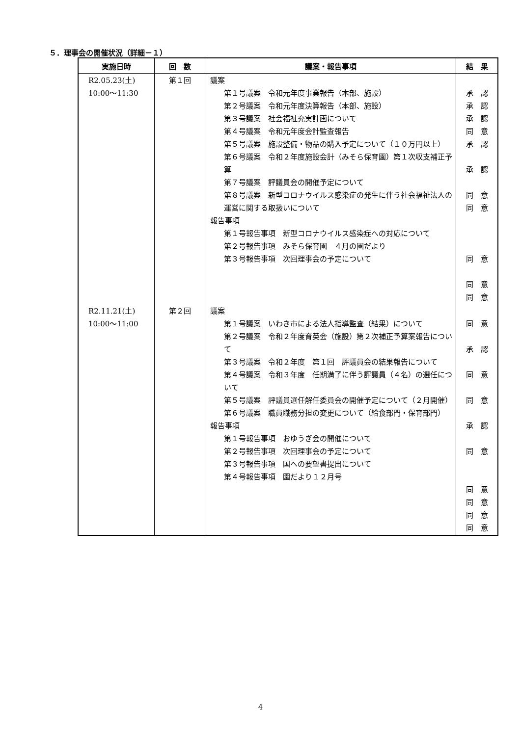５．理事会の開催状況（詳細－１）
| 実施日時 | 回 数 | 議案・報告事項 | 結 果 |
| --- | --- | --- | --- |
| R2.05.23(土) 10:00～11:30 | 第１回 | 議案 第１号議案 令和元年度事業報告（本部、施設） 第２号議案 令和元年度決算報告（本部、施設） 第３号議案 社会福祉充実計画について 第４号議案 令和元年度会計監査報告 第５号議案 施設整備・物品の購入予定について（１０万円以上） 第６号議案 令和２年度施設会計（みそら保育園）第１次収支補正予算 第７号議案 評議員会の開催予定について 第８号議案 新型コロナウイルス感染症の発生に伴う社会福祉法人の運営に関する取扱いについて 報告事項 第１号報告事項 新型コロナウイルス感染症への対応について 第２号報告事項 みそら保育園 ４月の園だより 第３号報告事項 次回理事会の予定について | 承 認 承 認 承 認 同 意 承 認 承 認 同 意 同 意 同 意 同 意 同 意 |
| R2.11.21(土) 10:00～11:00 | 第２回 | 議案 第１号議案 いわき市による法人指導監査（結果）について 第２号議案 令和２年度育英会（施設）第２次補正予算案報告について 第３号議案 令和２年度 第１回 評議員会の結果報告について 第４号議案 令和３年度 任期満了に伴う評議員（４名）の選任について 第５号議案 評議員選任解任委員会の開催予定について（２月開催） 第６号議案 職員職務分担の変更について（給食部門・保育部門） 報告事項 第１号報告事項 おゆうぎ会の開催について 第２号報告事項 次回理事会の予定について 第３号報告事項 国への要望書提出について 第４号報告事項 園だより１２月号 | 同 意 承 認 同 意 同 意 承 認 同 意 同 意 同 意 同 意 同 意 |
4